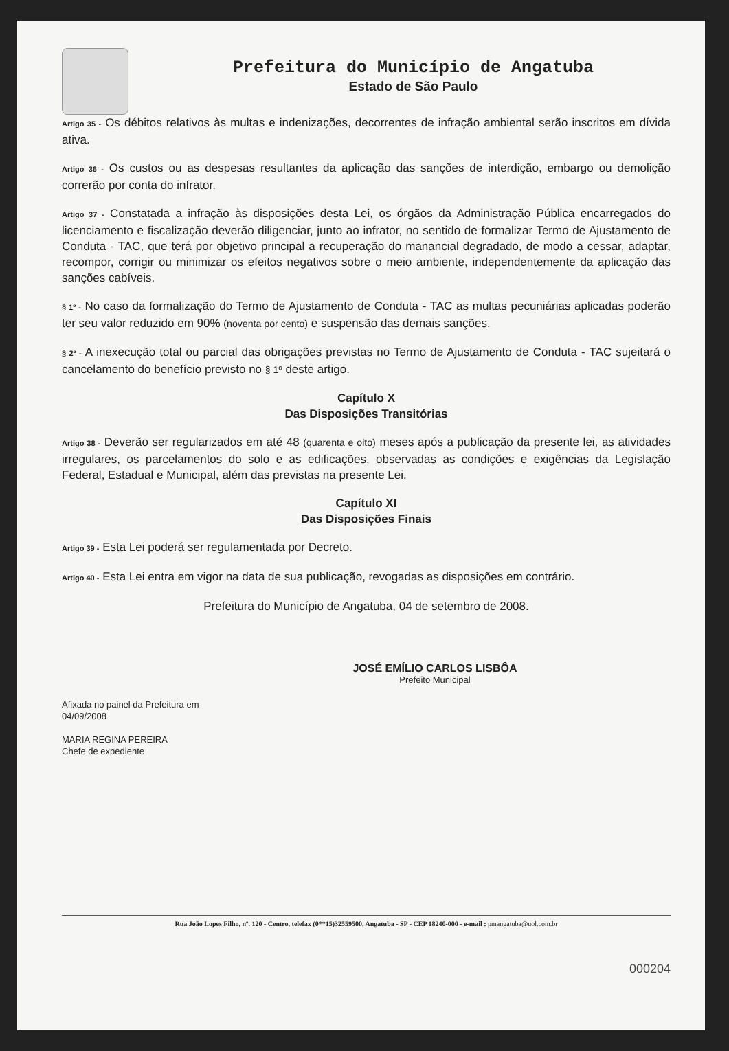Prefeitura do Município de Angatuba
Estado de São Paulo
Artigo 35 - Os débitos relativos às multas e indenizações, decorrentes de infração ambiental serão inscritos em dívida ativa.
Artigo 36 - Os custos ou as despesas resultantes da aplicação das sanções de interdição, embargo ou demolição correrão por conta do infrator.
Artigo 37 - Constatada a infração às disposições desta Lei, os órgãos da Administração Pública encarregados do licenciamento e fiscalização deverão diligenciar, junto ao infrator, no sentido de formalizar Termo de Ajustamento de Conduta - TAC, que terá por objetivo principal a recuperação do manancial degradado, de modo a cessar, adaptar, recompor, corrigir ou minimizar os efeitos negativos sobre o meio ambiente, independentemente da aplicação das sanções cabíveis.
§ 1º - No caso da formalização do Termo de Ajustamento de Conduta - TAC as multas pecuniárias aplicadas poderão ter seu valor reduzido em 90% (noventa por cento) e suspensão das demais sanções.
§ 2º - A inexecução total ou parcial das obrigações previstas no Termo de Ajustamento de Conduta - TAC sujeitará o cancelamento do benefício previsto no § 1º deste artigo.
Capítulo X
Das Disposições Transitórias
Artigo 38 - Deverão ser regularizados em até 48 (quarenta e oito) meses após a publicação da presente lei, as atividades irregulares, os parcelamentos do solo e as edificações, observadas as condições e exigências da Legislação Federal, Estadual e Municipal, além das previstas na presente Lei.
Capítulo XI
Das Disposições Finais
Artigo 39 - Esta Lei poderá ser regulamentada por Decreto.
Artigo 40 - Esta Lei entra em vigor na data de sua publicação, revogadas as disposições em contrário.
Prefeitura do Município de Angatuba, 04 de setembro de 2008.
JOSÉ EMÍLIO CARLOS LISBÔA
Prefeito Municipal
Afixada no painel da Prefeitura em
04/09/2008
MARIA REGINA PEREIRA
Chefe de expediente
Rua João Lopes Filho, nº. 120 - Centro, telefax (0**15)32559500, Angatuba - SP - CEP 18240-000 - e-mail : pmangatuba@uol.com.br
000204